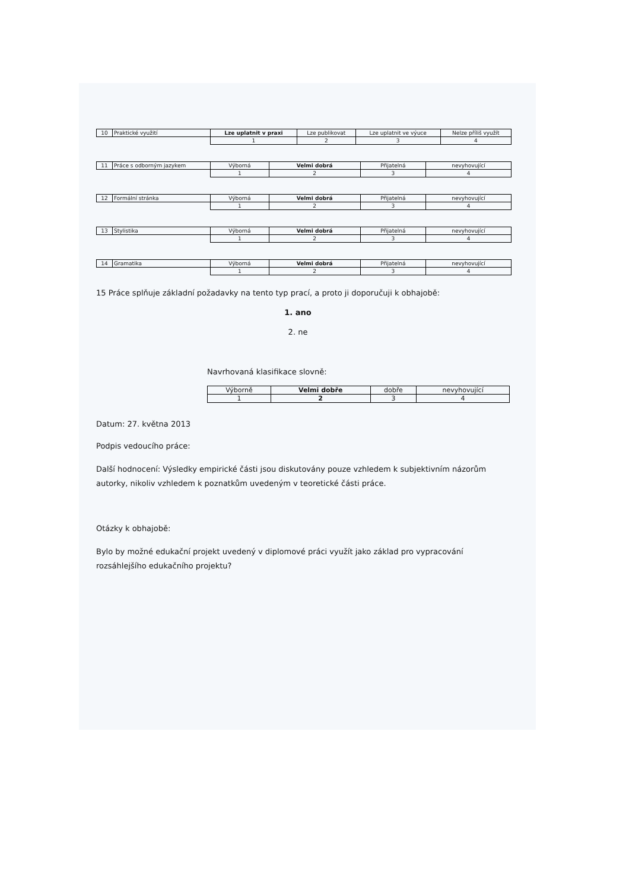| 10 | Praktické využití | Lze uplatnit v praxi | Lze publikovat | Lze uplatnit ve výuce | Nelze příliš využít |
| | | 1 | 2 | 3 | 4 |
| 11 | Práce s odborným jazykem | Výborná | Velmi dobrá | Přijatelná | nevyhovující |
| | | 1 | 2 | 3 | 4 |
| 12 | Formální stránka | Výborná | Velmi dobrá | Přijatelná | nevyhovující |
| | | 1 | 2 | 3 | 4 |
| 13 | Stylistika | Výborná | Velmi dobrá | Přijatelná | nevyhovující |
| | | 1 | 2 | 3 | 4 |
| 14 | Gramatika | Výborná | Velmi dobrá | Přijatelná | nevyhovující |
| | | 1 | 2 | 3 | 4 |
15 Práce splňuje základní požadavky na tento typ prací, a proto ji doporučuji k obhajobě:
1. ano
2. ne
Navrhovaná klasifikace slovně:
| Výborně | Velmi dobře | dobře | nevyhovující |
| 1 | 2 | 3 | 4 |
Datum: 27. května 2013
Podpis vedoucího práce:
Další hodnocení: Výsledky empirické části jsou diskutovány pouze vzhledem k subjektivním názorům autorky, nikoliv vzhledem k poznatkům uvedeným v teoretické části práce.
Otázky k obhajobě:
Bylo by možné edukační projekt uvedený v diplomové práci využít jako základ pro vypracování rozsáhlejšího edukačního projektu?